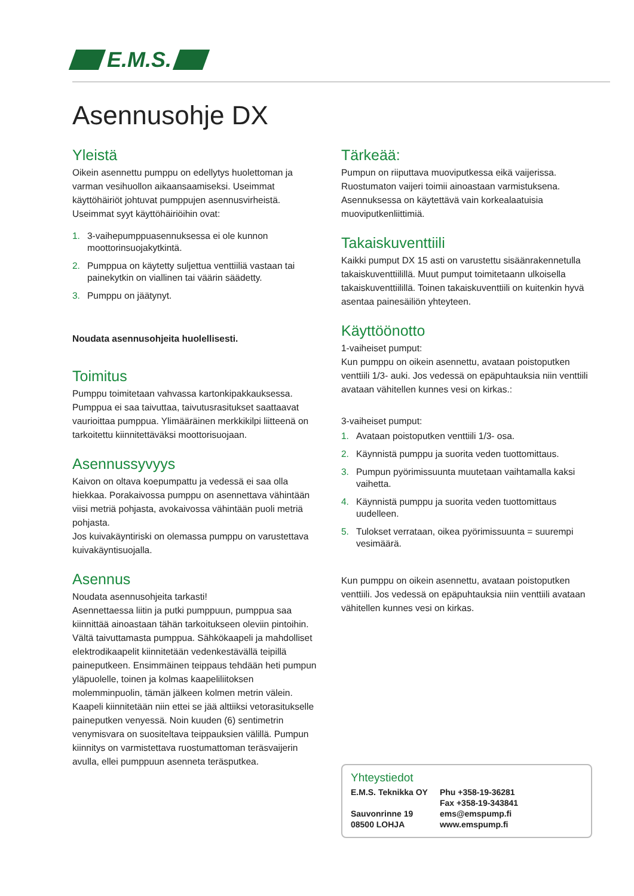E.M.S.
Asennusohje DX
Yleistä
Oikein asennettu pumppu on edellytys huolettoman ja varman vesihuollon aikaansaamiseksi. Useimmat käyttöhäiriöt johtuvat pumppujen asennusvirheistä.
Useimmat syyt käyttöhäiriöihin ovat:
1. 3-vaihepumppuasennuksessa ei ole kunnon moottorinsuojakytkintä.
2. Pumppua on käytetty suljettua venttiiliä vastaan tai painekytkin on viallinen tai väärin säädetty.
3. Pumppu on jäätynyt.
Noudata asennusohjeita huolellisesti.
Toimitus
Pumppu toimitetaan vahvassa kartonkipakkauksessa. Pumppua ei saa taivuttaa, taivutusrasitukset saattaavat vaurioittaa pumppua. Ylimääräinen merkkikilpi liitteenä on tarkoitettu kiinnitettäväksi moottorisuojaan.
Asennussyvyys
Kaivon on oltava koepumpattu ja vedessä ei saa olla hiekkaa. Porakaivossa pumppu on asennettava vähintään viisi metriä pohjasta, avokaivossa vähintään puoli metriä pohjasta.
Jos kuivakäyntiriski on olemassa pumppu on varustettava kuivakäyntisuojalla.
Asennus
Noudata asennusohjeita tarkasti!
Asennettaessa liitin ja putki pumppuun, pumppua saa kiinnittää ainoastaan tähän tarkoitukseen oleviin pintoihin. Vältä taivuttamasta pumppua. Sähkökaapeli ja mahdolliset elektrodikaapelit kiinnitetään vedenkestävällä teipillä paineputkeen. Ensimmäinen teippaus tehdään heti pumpun yläpuolelle, toinen ja kolmas kaapeliliitoksen molemminpuolin, tämän jälkeen kolmen metrin välein. Kaapeli kiinnitetään niin ettei se jää alttiiksi vetorasitukselle paineputken venyessä. Noin kuuden (6) sentimetrin venymisvara on suositeltava teippauksien välillä. Pumpun kiinnitys on varmistettava ruostumattoman teräsvaijerin avulla, ellei pumppuun asenneta teräsputkea.
Tärkeää:
Pumpun on riiputtava muoviputkessa eikä vaijerissa. Ruostumaton vaijeri toimii ainoastaan varmistuksena. Asennuksessa on käytettävä vain korkealaatuisia muoviputkenliittimiä.
Takaiskuventtiili
Kaikki pumput DX 15 asti on varustettu sisäänrakennetulla takaiskuventtiilillä. Muut pumput toimitetaann ulkoisella takaiskuventtiilillä. Toinen takaiskuventtiili on kuitenkin hyvä asentaa painesäiliön yhteyteen.
Käyttöönotto
1-vaiheiset pumput:
Kun pumppu on oikein asennettu, avataan poistoputken venttiili 1/3- auki. Jos vedessä on epäpuhtauksia niin venttiili avataan vähitellen kunnes vesi on kirkas.:
3-vaiheiset pumput:
1. Avataan poistoputken venttiili 1/3- osa.
2. Käynnistä pumppu ja suorita veden tuottomittaus.
3. Pumpun pyörimissuunta muutetaan vaihtamalla kaksi vaihetta.
4. Käynnistä pumppu ja suorita veden tuottomittaus uudelleen.
5. Tulokset verrataan, oikea pyörimissuunta = suurempi vesimäärä.
Kun pumppu on oikein asennettu, avataan poistoputken venttiili. Jos vedessä on epäpuhtauksia niin venttiili avataan vähitellen kunnes vesi on kirkas.
Yhteystiedot
E.M.S. Teknikka OY
Sauvonrinne 19
08500 LOHJA
Phu +358-19-36281
Fax +358-19-343841
ems@emspump.fi
www.emspump.fi